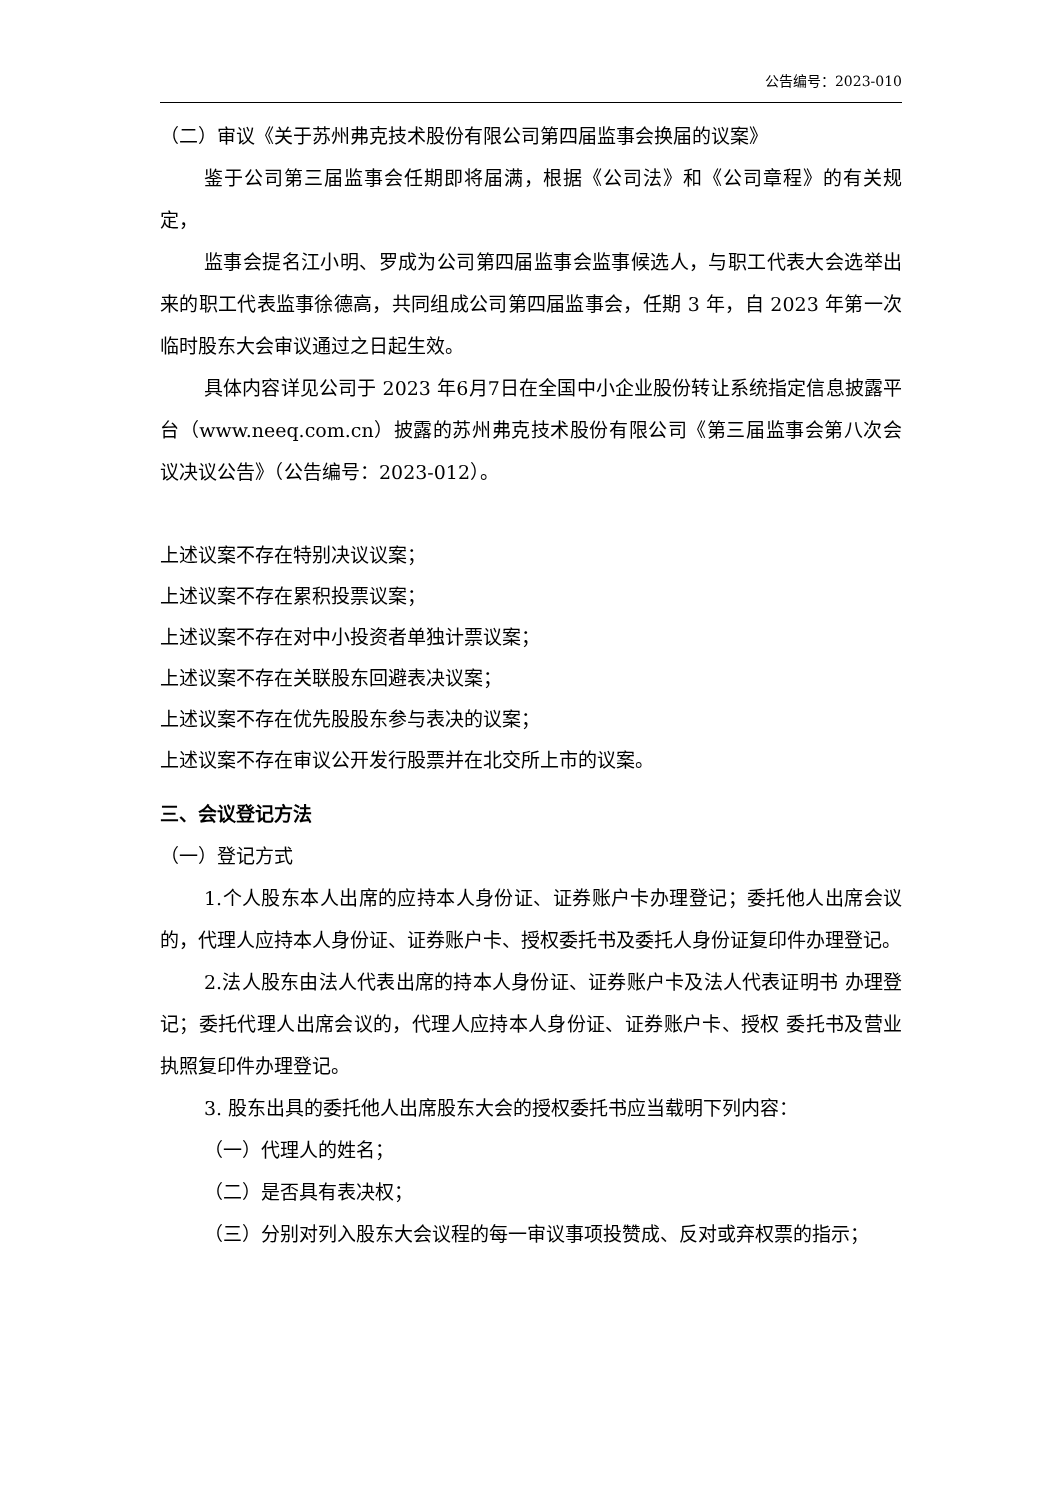公告编号：2023-010
（二）审议《关于苏州弗克技术股份有限公司第四届监事会换届的议案》
鉴于公司第三届监事会任期即将届满，根据《公司法》和《公司章程》的有关规定，
监事会提名江小明、罗成为公司第四届监事会监事候选人，与职工代表大会选举出来的职工代表监事徐德高，共同组成公司第四届监事会，任期 3 年，自 2023 年第一次临时股东大会审议通过之日起生效。
具体内容详见公司于 2023 年6月7日在全国中小企业股份转让系统指定信息披露平台（www.neeq.com.cn）披露的苏州弗克技术股份有限公司《第三届监事会第八次会议决议公告》（公告编号：2023-012）。
上述议案不存在特别决议议案；
上述议案不存在累积投票议案；
上述议案不存在对中小投资者单独计票议案；
上述议案不存在关联股东回避表决议案；
上述议案不存在优先股股东参与表决的议案；
上述议案不存在审议公开发行股票并在北交所上市的议案。
三、会议登记方法
（一）登记方式
1.个人股东本人出席的应持本人身份证、证券账户卡办理登记；委托他人出席会议的，代理人应持本人身份证、证券账户卡、授权委托书及委托人身份证复印件办理登记。
2.法人股东由法人代表出席的持本人身份证、证券账户卡及法人代表证明书 办理登记；委托代理人出席会议的，代理人应持本人身份证、证券账户卡、授权 委托书及营业执照复印件办理登记。
3. 股东出具的委托他人出席股东大会的授权委托书应当载明下列内容：
（一）代理人的姓名；
（二）是否具有表决权；
（三）分别对列入股东大会议程的每一审议事项投赞成、反对或弃权票的指示；